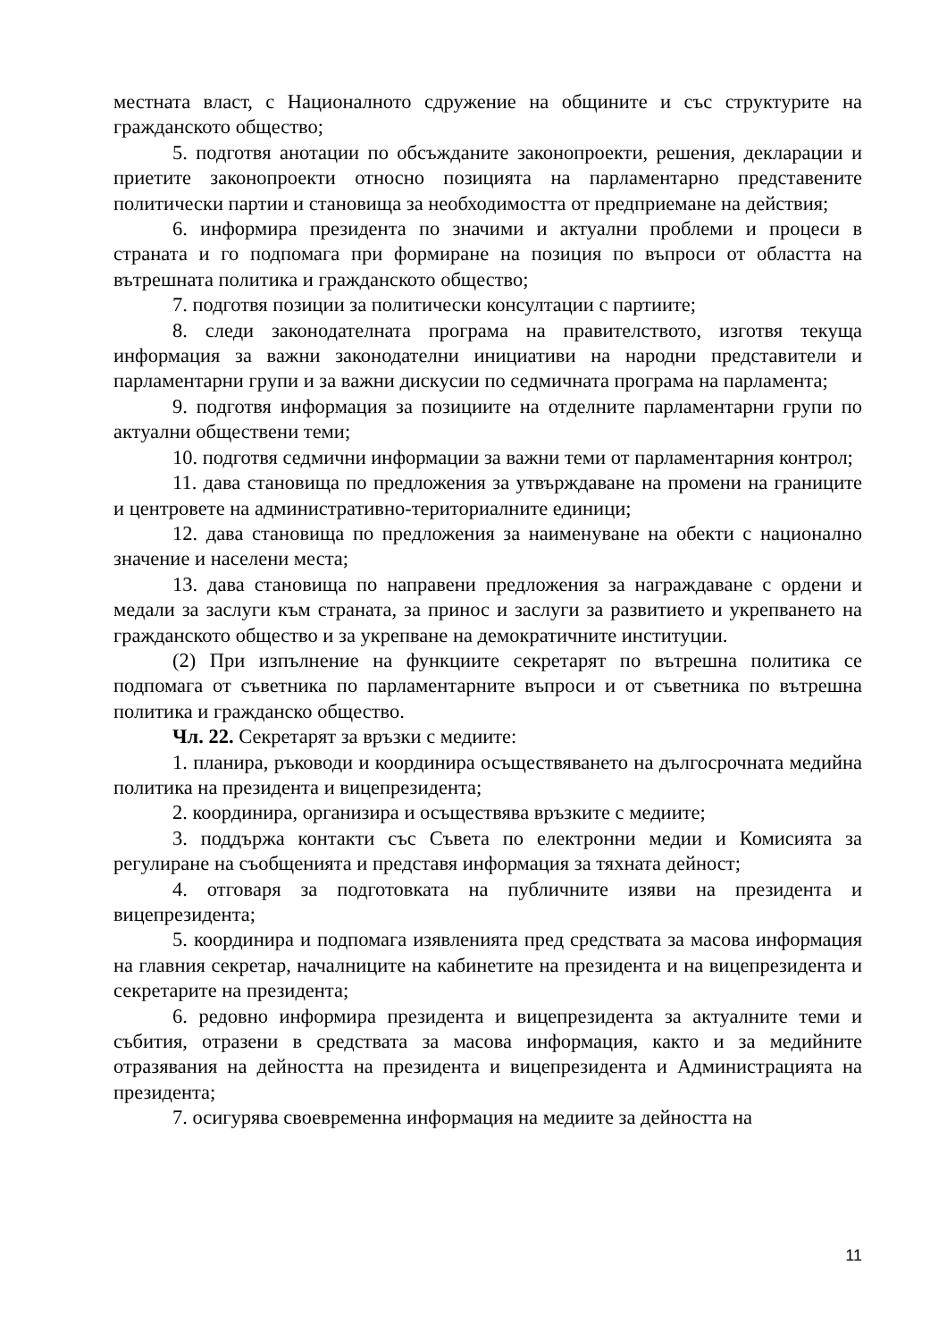местната власт, с Националното сдружение на общините и със структурите на гражданското общество;
5. подготвя анотации по обсъжданите законопроекти, решения, декларации и приетите законопроекти относно позицията на парламентарно представените политически партии и становища за необходимостта от предприемане на действия;
6. информира президента по значими и актуални проблеми и процеси в страната и го подпомага при формиране на позиция по въпроси от областта на вътрешната политика и гражданското общество;
7. подготвя позиции за политически консултации с партиите;
8. следи законодателната програма на правителството, изготвя текуща информация за важни законодателни инициативи на народни представители и парламентарни групи и за важни дискусии по седмичната програма на парламента;
9. подготвя информация за позициите на отделните парламентарни групи по актуални обществени теми;
10. подготвя седмични информации за важни теми от парламентарния контрол;
11. дава становища по предложения за утвърждаване на промени на границите и центровете на административно-териториалните единици;
12. дава становища по предложения за наименуване на обекти с национално значение и населени места;
13. дава становища по направени предложения за награждаване с ордени и медали за заслуги към страната, за принос и заслуги за развитието и укрепването на гражданското общество и за укрепване на демократичните институции.
(2) При изпълнение на функциите секретарят по вътрешна политика се подпомага от съветника по парламентарните въпроси и от съветника по вътрешна политика и гражданско общество.
Чл. 22. Секретарят за връзки с медиите:
1. планира, ръководи и координира осъществяването на дългосрочната медийна политика на президента и вицепрезидента;
2. координира, организира и осъществява връзките с медиите;
3. поддържа контакти със Съвета по електронни медии и Комисията за регулиране на съобщенията и представя информация за тяхната дейност;
4. отговаря за подготовката на публичните изяви на президента и вицепрезидента;
5. координира и подпомага изявленията пред средствата за масова информация на главния секретар, началниците на кабинетите на президента и на вицепрезидента и секретарите на президента;
6. редовно информира президента и вицепрезидента за актуалните теми и събития, отразени в средствата за масова информация, както и за медийните отразявания на дейността на президента и вицепрезидента и Администрацията на президента;
7. осигурява своевременна информация на медиите за дейността на
11